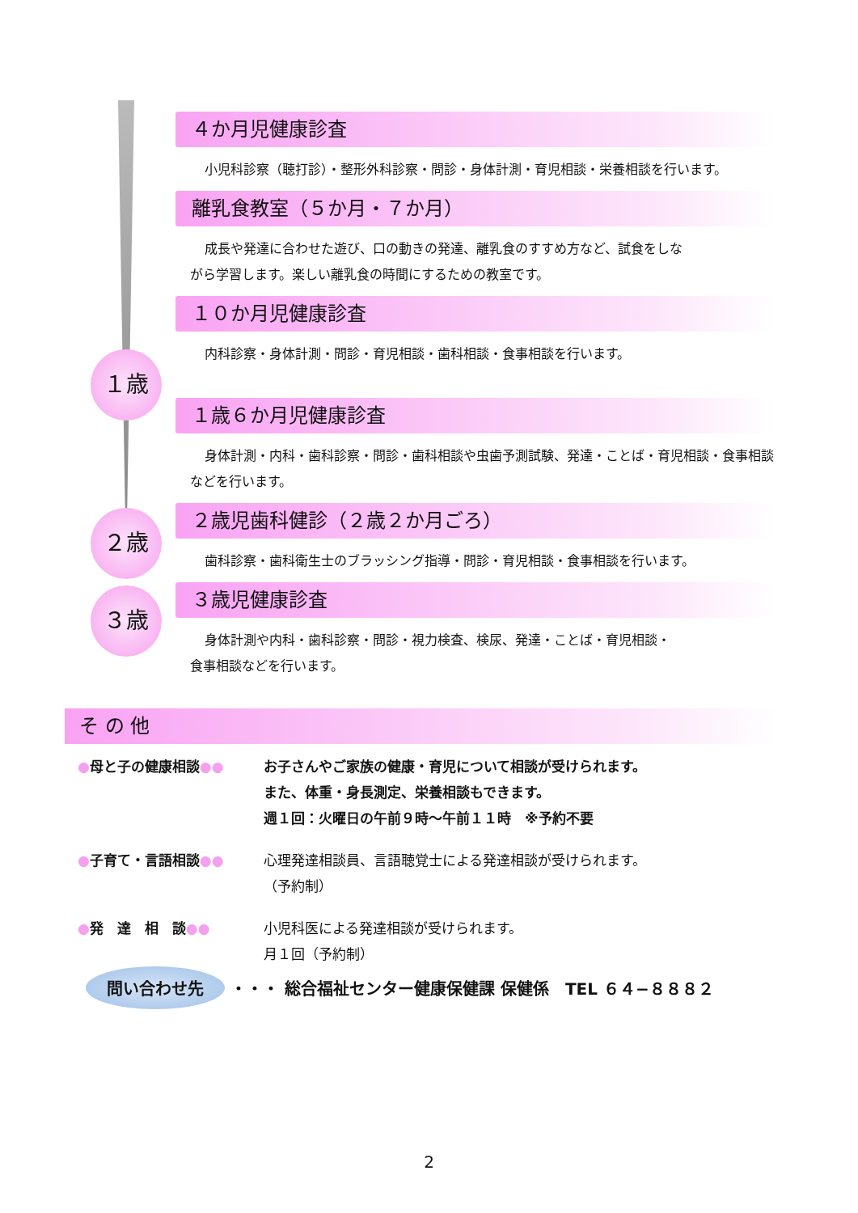４か月児健康診査
小児科診察（聴打診）・整形外科診察・問診・身体計測・育児相談・栄養相談を行います。
離乳食教室（５か月・７か月）
成長や発達に合わせた遊び、口の動きの発達、離乳食のすすめ方など、試食をしながら学習します。楽しい離乳食の時間にするための教室です。
１０か月児健康診査
内科診察・身体計測・問診・育児相談・歯科相談・食事相談を行います。
１歳６か月児健康診査
身体計測・内科・歯科診察・問診・歯科相談や虫歯予測試験、発達・ことば・育児相談・食事相談などを行います。
２歳児歯科健診（２歳２か月ごろ）
歯科診察・歯科衛生士のブラッシング指導・問診・育児相談・食事相談を行います。
３歳児健康診査
身体計測や内科・歯科診察・問診・視力検査、検尿、発達・ことば・育児相談・食事相談などを行います。
１歳
２歳
３歳
そ の 他
●母と子の健康相談●● お子さんやご家族の健康・育児について相談が受けられます。
また、体重・身長測定、栄養相談もできます。
週１回：火曜日の午前９時～午前１１時　※予約不要
●子育て・言語相談●● 心理発達相談員、言語聴覚士による発達相談が受けられます。
（予約制）
●発　達　相　談●● 小児科医による発達相談が受けられます。
月１回（予約制）
問い合わせ先 ・・・ 総合福祉センター健康保健課 保健係　TEL ６４−８８８２
2